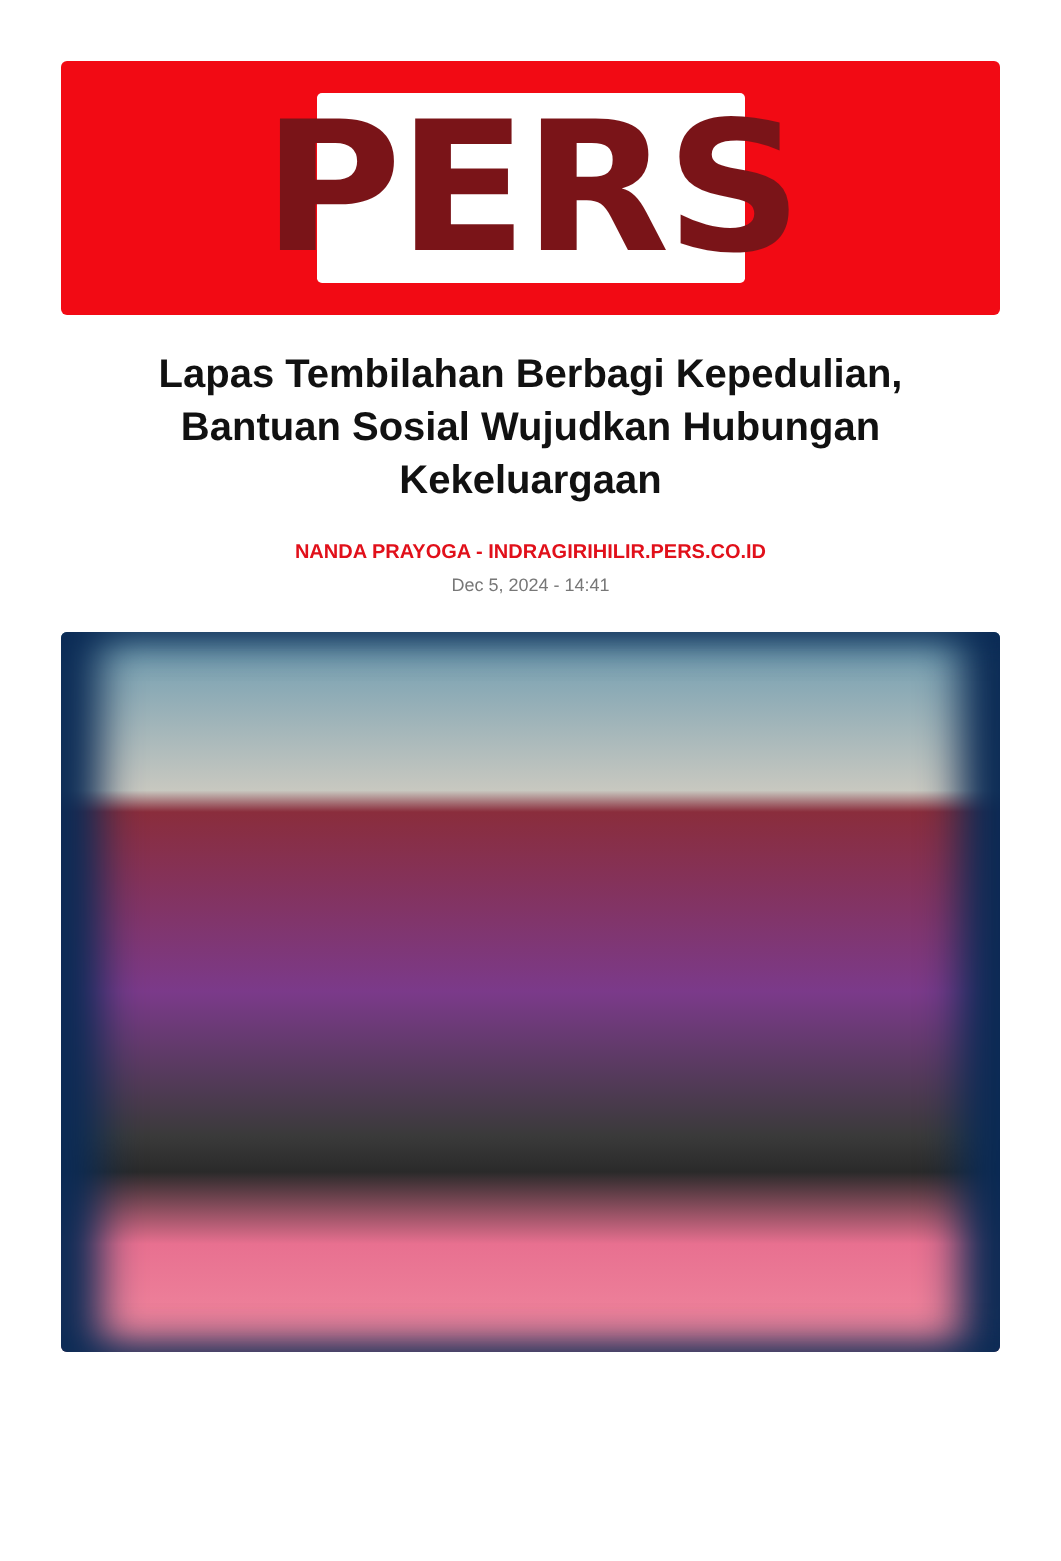PERS
Lapas Tembilahan Berbagi Kepedulian, Bantuan Sosial Wujudkan Hubungan Kekeluargaan
NANDA PRAYOGA - INDRAGIRIHILIR.PERS.CO.ID
Dec 5, 2024 - 14:41